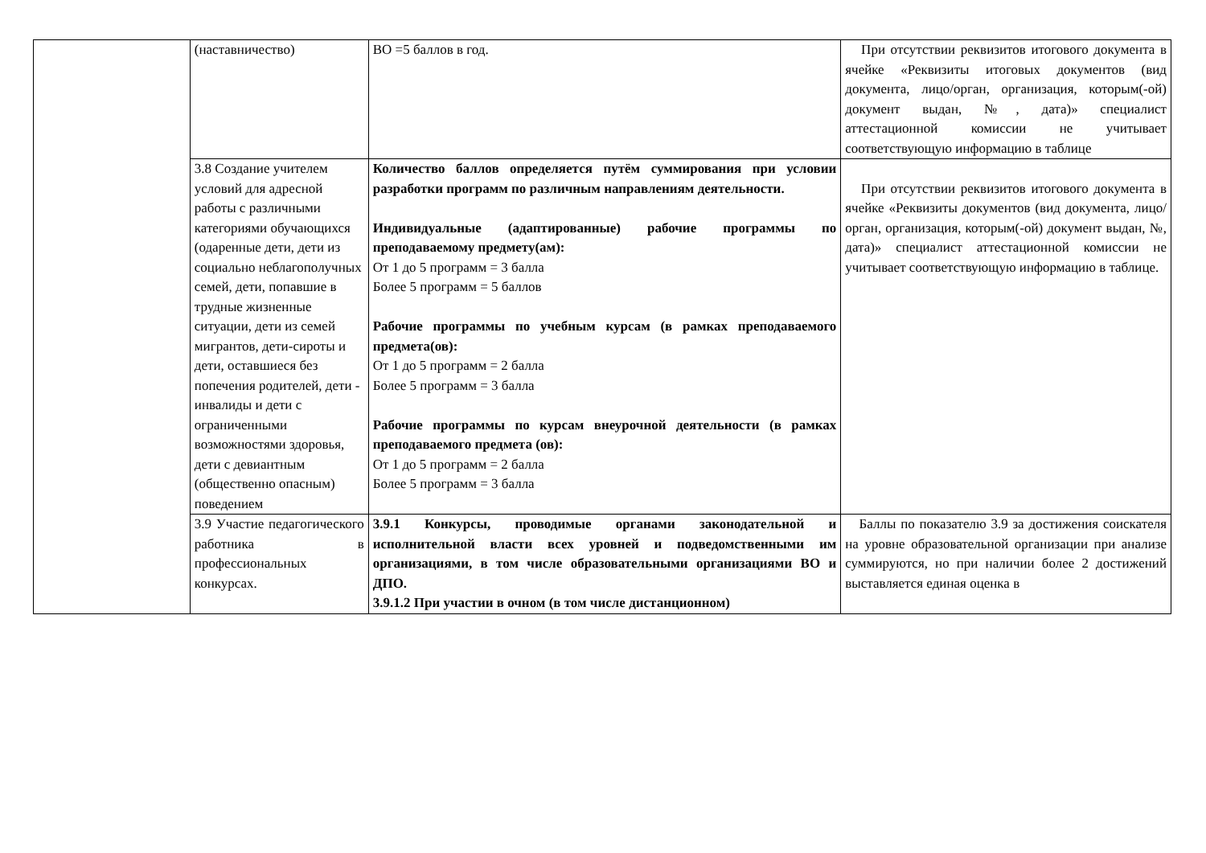| | (наставничество) | ВО =5 баллов в год. | При отсутствии реквизитов итогового документа в ячейке «Реквизиты итоговых документов (вид документа, лицо/орган, организация, которым(-ой) документ выдан, №, дата)» специалист аттестационной комиссии не учитывает соответствующую информацию в таблице |
| | 3.8 Создание учителем условий для адресной работы с различными категориями обучающихся (одаренные дети, дети из социально неблагополучных семей, дети, попавшие в трудные жизненные ситуации, дети из семей мигрантов, дети-сироты и дети, оставшиеся без попечения родителей, дети - инвалиды и дети с ограниченными возможностями здоровья, дети с девиантным (общественно опасным) поведением | Количество баллов определяется путём суммирования при условии разработки программ по различным направлениям деятельности. Индивидуальные (адаптированные) рабочие программы по преподаваемому предмету(ам): От 1 до 5 программ = 3 балла Более 5 программ = 5 баллов Рабочие программы по учебным курсам (в рамках преподаваемого предмета(ов): От 1 до 5 программ = 2 балла Более 5 программ = 3 балла Рабочие программы по курсам внеурочной деятельности (в рамках преподаваемого предмета (ов): От 1 до 5 программ = 2 балла Более 5 программ = 3 балла | При отсутствии реквизитов итогового документа в ячейке «Реквизиты документов (вид документа, лицо/орган, организация, которым(-ой) документ выдан, №, дата)» специалист аттестационной комиссии не учитывает соответствующую информацию в таблице. |
| | 3.9 Участие педагогического работника в профессиональных конкурсах. | 3.9.1 Конкурсы, проводимые органами законодательной и исполнительной власти всех уровней и подведомственными им организациями, в том числе образовательными организациями ВО и ДПО. 3.9.1.2 При участии в очном (в том числе дистанционном) | Баллы по показателю 3.9 за достижения соискателя на уровне образовательной организации при анализе суммируются, но при наличии более 2 достижений выставляется единая оценка в |